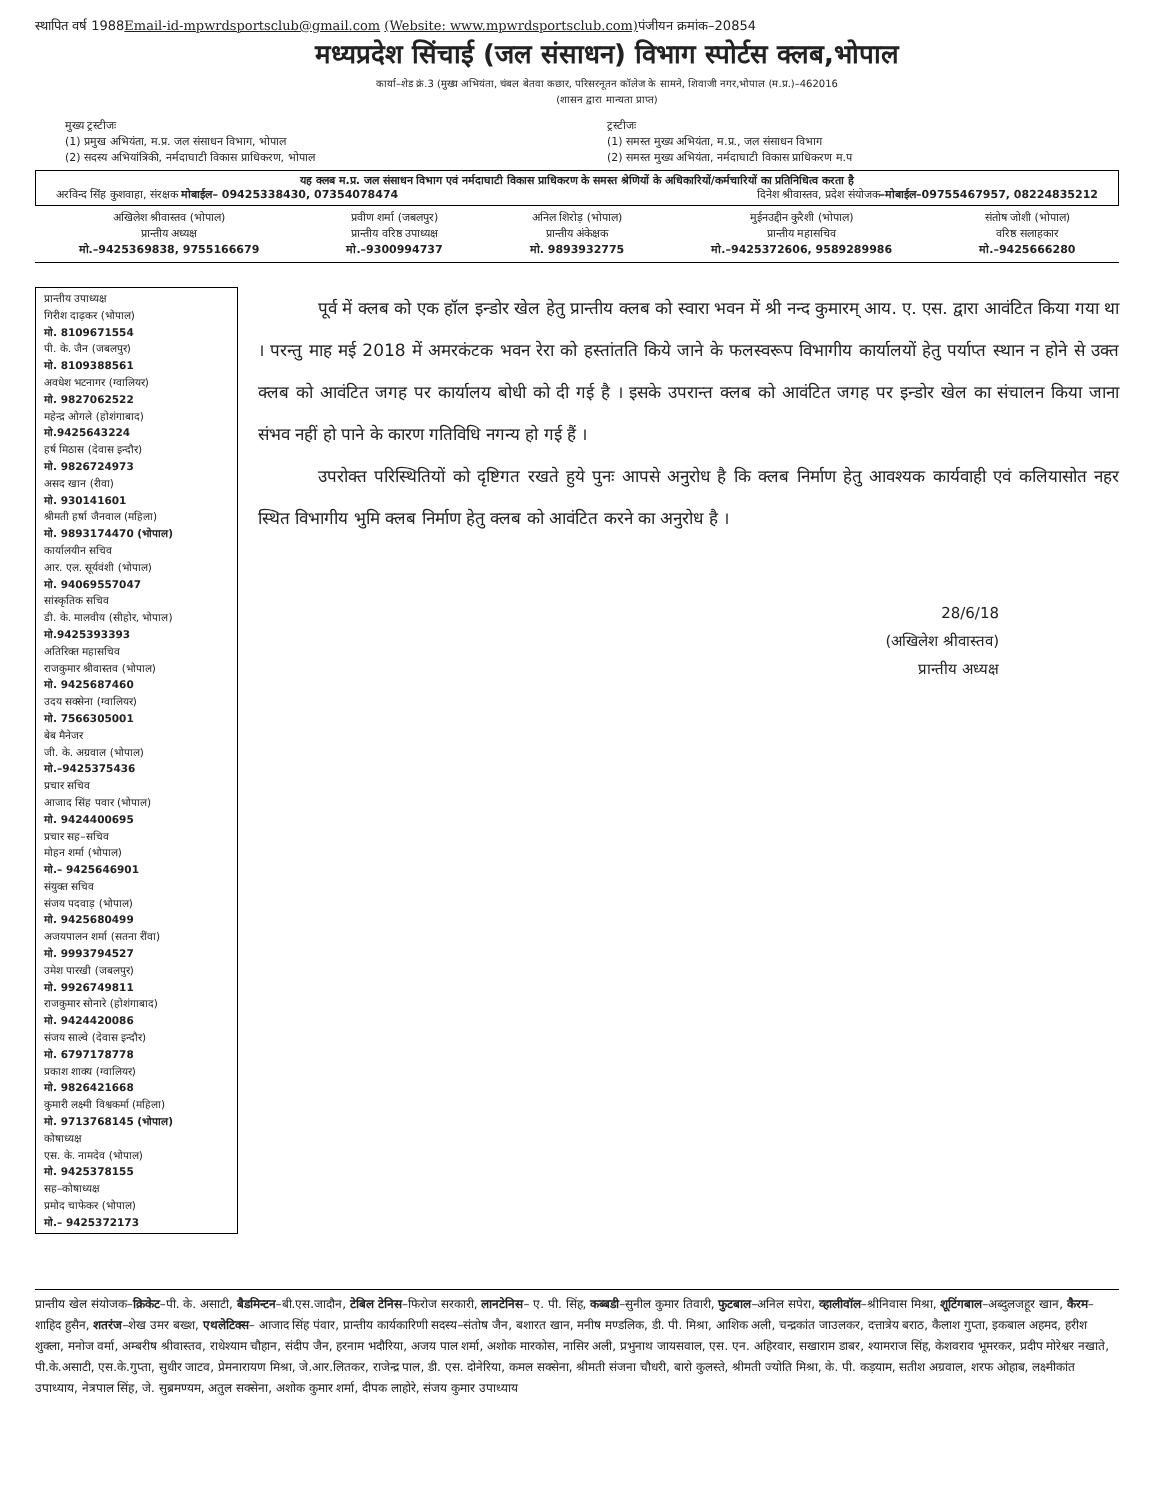स्थापित वर्ष 1988Email-id-mpwrdsportsclub@gmail.com (Website: www.mpwrdsportsclub.com) पंजीयन क्रमांक–20854
मध्यप्रदेश सिंचाई (जल संसाधन) विभाग स्पोर्टस क्लब,भोपाल
कार्या–शेड क्रं.3 (मुख्य अभियंता, चंबल बेतवा कछार, परिसरनूतन कॉलेज के सामने, शिवाजी नगर,भोपाल (म.प्र.)–462016
(शासन द्वारा मान्यता प्राप्त)
मुख्य ट्रस्टीजः
(1) प्रमुख अभियंता, म.प्र. जल संसाधन विभाग, भोपाल
(2) सदस्य अभियांत्रिकी, नर्मदाघाटी विकास प्राधिकरण, भोपाल
ट्रस्टीजः
(1) समस्त मुख्य अभियंता, म.प्र., जल संसाधन विभाग
(2) समस्त मुख्य अभियंता, नर्मदाघाटी विकास प्राधिकरण म.प
यह क्लब म.प्र. जल संसाधन विभाग एवं नर्मदाघाटी विकास प्राधिकरण के समस्त श्रेणियों के अधिकारियों/कर्मचारियों का प्रतिनिधित्व करता है
अरविन्द सिंह कुशवाहा, संरक्षक मोबाईल– 09425338430, 07354078474 दिनेश श्रीवास्तव, प्रदेश संयोजक–मोबाईल–09755467957, 08224835212
अखिलेश श्रीवास्तव (भोपाल)
प्रान्तीय अध्यक्ष
मो.–9425369838, 9755166679
प्रवीण शर्मा (जबलपुर)
प्रान्तीय वरिष्ठ उपाध्यक्ष
मो.–9300994737
अनिल शिरोड़ (भोपाल)
प्रान्तीय अंकेक्षक
मो. 9893932775
मुईनउद्दीन कुरैशी (भोपाल)
प्रान्तीय महासचिव
मो.–9425372606, 9589289986
संतोष जोशी (भोपाल)
वरिष्ठ सलाहकार
मो.–9425666280
प्रान्तीय उपाध्यक्ष
गिरीश दाढ़कर (भोपाल)
मो. 8109671554
पी. के. जैन (जबलपुर)
मो. 8109388561
अवधेश भटनागर (ग्वालियर)
मो. 9827062522
महेन्द्र ओगले (होशंगाबाद)
मो.9425643224
हर्ष मिठास (देवास इन्दौर)
मो. 9826724973
असद खान (रीवा)
मो. 930141601
श्रीमती हर्षा जैनवाल (महिला)
मो. 9893174470 (भोपाल)
कार्यालयीन सचिव
आर. एल. सूर्यवंशी (भोपाल)
मो. 94069557047
सांस्कृतिक सचिव
डी. के. मालवीय (सीहोर, भोपाल)
मो.9425393393
अतिरिक्त महासचिव
राजकुमार श्रीवास्तव (भोपाल)
मो. 9425687460
उदय सक्सेना (ग्वालियर)
मो. 7566305001
बेब मैनेजर
जी. के. अग्रवाल (भोपाल)
मो.–9425375436
प्रचार सचिव
आजाद सिंह पवार (भोपाल)
मो. 9424400695
प्रचार सह–सचिव
मोहन शर्मा (भोपाल)
मो.– 9425646901
संयुक्त सचिव
संजय पदवाड़ (भोपाल)
मो. 9425680499
अजयपालन शर्मा (सतना रींवा)
मो. 9993794527
उमेश पारखी (जबलपुर)
मो. 9926749811
राजकुमार सोनारे (होशंगाबाद)
मो. 9424420086
संजय साल्वे (देवास इन्दौर)
मो. 6797178778
प्रकाश शाक्य (ग्वालियर)
मो. 9826421668
कुमारी लक्ष्मी विश्वकर्मा (महिला)
मो. 9713768145 (भोपाल)
कोषाध्यक्ष
एस. के. नामदेव (भोपाल)
मो. 9425378155
सह–कोषाध्यक्ष
प्रमोद चाफेकर (भोपाल)
मो.– 9425372173
पूर्व में क्लब को एक हॉल इन्डोर खेल हेतु प्रान्तीय क्लब को स्वारा भवन में श्री नन्द कुमारम् आय. ए. एस. द्वारा आवंटित किया गया था । परन्तु माह मई 2018 में अमरकंटक भवन रेरा को हस्तांतति किये जाने के फलस्वरूप विभागीय कार्यालयों हेतु पर्याप्त स्थान न होने से उक्त क्लब को आवंटित जगह पर कार्यालय बोधी को दी गई है । इसके उपरान्त क्लब को आवंटित जगह पर इन्डोर खेल का संचालन किया जाना संभव नहीं हो पाने के कारण गतिविधि नगन्य हो गई हैं ।
उपरोक्त परिस्थितियों को दृष्टिगत रखते हुये पुनः आपसे अनुरोध है कि क्लब निर्माण हेतु आवश्यक कार्यवाही एवं कलियासोत नहर स्थित विभागीय भुमि क्लब निर्माण हेतु क्लब को आवंटित करने का अनुरोध है ।
28/6/18
(अखिलेश श्रीवास्तव)
प्रान्तीय अध्यक्ष
प्रान्तीय खेल संयोजक–क्रिकेट–पी. के. असाटी, बैडमिन्टन–बी.एस.जादौन, टेबिल टेनिस–फिरोज सरकारी, लानटेनिस– ए. पी. सिंह, कब्बडी–सुनील कुमार तिवारी, फुटबाल–अनिल सपेरा, व्हालीवॉल–श्रीनिवास मिश्रा, शूटिंगबाल–अब्दुलजहूर खान, कैरम–शाहिद हुसैन, शतरंज–शेख उमर बख्श, एथलेटिक्स– आजाद सिंह पंवार, प्रान्तीय कार्यकारिणी सदस्य–संतोष जैन, बशारत खान, मनीष मण्डलिक, डी. पी. मिश्रा, आशिक अली, चन्द्रकांत जाउलकर, दत्तात्रेय बराठ, कैलाश गुप्ता, इकबाल अहमद, हरीश शुक्ला, मनोज वर्मा, अम्बरीष श्रीवास्तव, राधेश्याम चौहान, संदीप जैन, हरनाम भदौरिया, अजय पाल शर्मा, अशोक मारकोस, नासिर अली, प्रभुनाथ जायसवाल, एस. एन. अहिरवार, सखाराम डाबर, श्यामराज सिंह, केशवराव भूमरकर, प्रदीप मोरेश्वर नखाते, पी.के.असाटी, एस.के.गुप्ता, सुधीर जाटव, प्रेमनारायण मिश्रा, जे.आर.लितकर, राजेन्द्र पाल, डी. एस. दोनेरिया, कमल सक्सेना, श्रीमती संजना चौधरी, बारो कुलस्ते, श्रीमती ज्योति मिश्रा, के. पी. कड़याम, सतीश अग्रवाल, शरफ ओहाब, लक्ष्मीकांत उपाध्याय, नेत्रपाल सिंह, जे. सुब्रमण्यम, अतुल सक्सेना, अशोक कुमार शर्मा, दीपक लाहोरे, संजय कुमार उपाध्याय